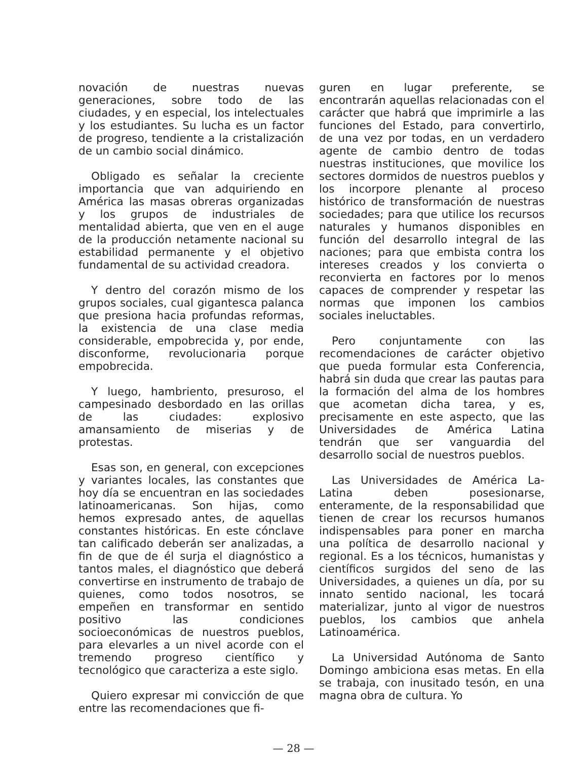novación de nuestras nuevas generaciones, sobre todo de las ciudades, y en especial, los intelectuales y los estudiantes. Su lucha es un factor de progreso, tendiente a la cristalización de un cambio social dinámico.
Obligado es señalar la creciente importancia que van adquiriendo en América las masas obreras organizadas y los grupos de industriales de mentalidad abierta, que ven en el auge de la producción netamente nacional su estabilidad permanente y el objetivo fundamental de su actividad creadora.
Y dentro del corazón mismo de los grupos sociales, cual gigantesca palanca que presiona hacia profundas reformas, la existencia de una clase media considerable, empobrecida y, por ende, disconforme, revolucionaria porque empobrecida.
Y luego, hambriento, presuroso, el campesinado desbordado en las orillas de las ciudades: explosivo amansamiento de miserias y de protestas.
Esas son, en general, con excepciones y variantes locales, las constantes que hoy día se encuentran en las sociedades latinoamericanas. Son hijas, como hemos expresado antes, de aquellas constantes históricas. En este cónclave tan calificado deberán ser analizadas, a fin de que de él surja el diagnóstico a tantos males, el diagnóstico que deberá convertirse en instrumento de trabajo de quienes, como todos nosotros, se empeñen en transformar en sentido positivo las condiciones socioeconómicas de nuestros pueblos, para elevarles a un nivel acorde con el tremendo progreso científico y tecnológico que caracteriza a este siglo.
Quiero expresar mi convicción de que entre las recomendaciones que fi-
guren en lugar preferente, se encontrarán aquellas relacionadas con el carácter que habrá que imprimirle a las funciones del Estado, para convertirlo, de una vez por todas, en un verdadero agente de cambio dentro de todas nuestras instituciones, que movilice los sectores dormidos de nuestros pueblos y los incorpore plenante al proceso histórico de transformación de nuestras sociedades; para que utilice los recursos naturales y humanos disponibles en función del desarrollo integral de las naciones; para que embista contra los intereses creados y los convierta o reconvierta en factores por lo menos capaces de comprender y respetar las normas que imponen los cambios sociales ineluctables.
Pero conjuntamente con las recomendaciones de carácter objetivo que pueda formular esta Conferencia, habrá sin duda que crear las pautas para la formación del alma de los hombres que acometan dicha tarea, y es, precisamente en este aspecto, que las Universidades de América Latina tendrán que ser vanguardia del desarrollo social de nuestros pueblos.
Las Universidades de América La-Latina deben posesionarse, enteramente, de la responsabilidad que tienen de crear los recursos humanos indispensables para poner en marcha una política de desarrollo nacional y regional. Es a los técnicos, humanistas y científicos surgidos del seno de las Universidades, a quienes un día, por su innato sentido nacional, les tocará materializar, junto al vigor de nuestros pueblos, los cambios que anhela Latinoamérica.
La Universidad Autónoma de Santo Domingo ambiciona esas metas. En ella se trabaja, con inusitado tesón, en una magna obra de cultura. Yo
— 28 —